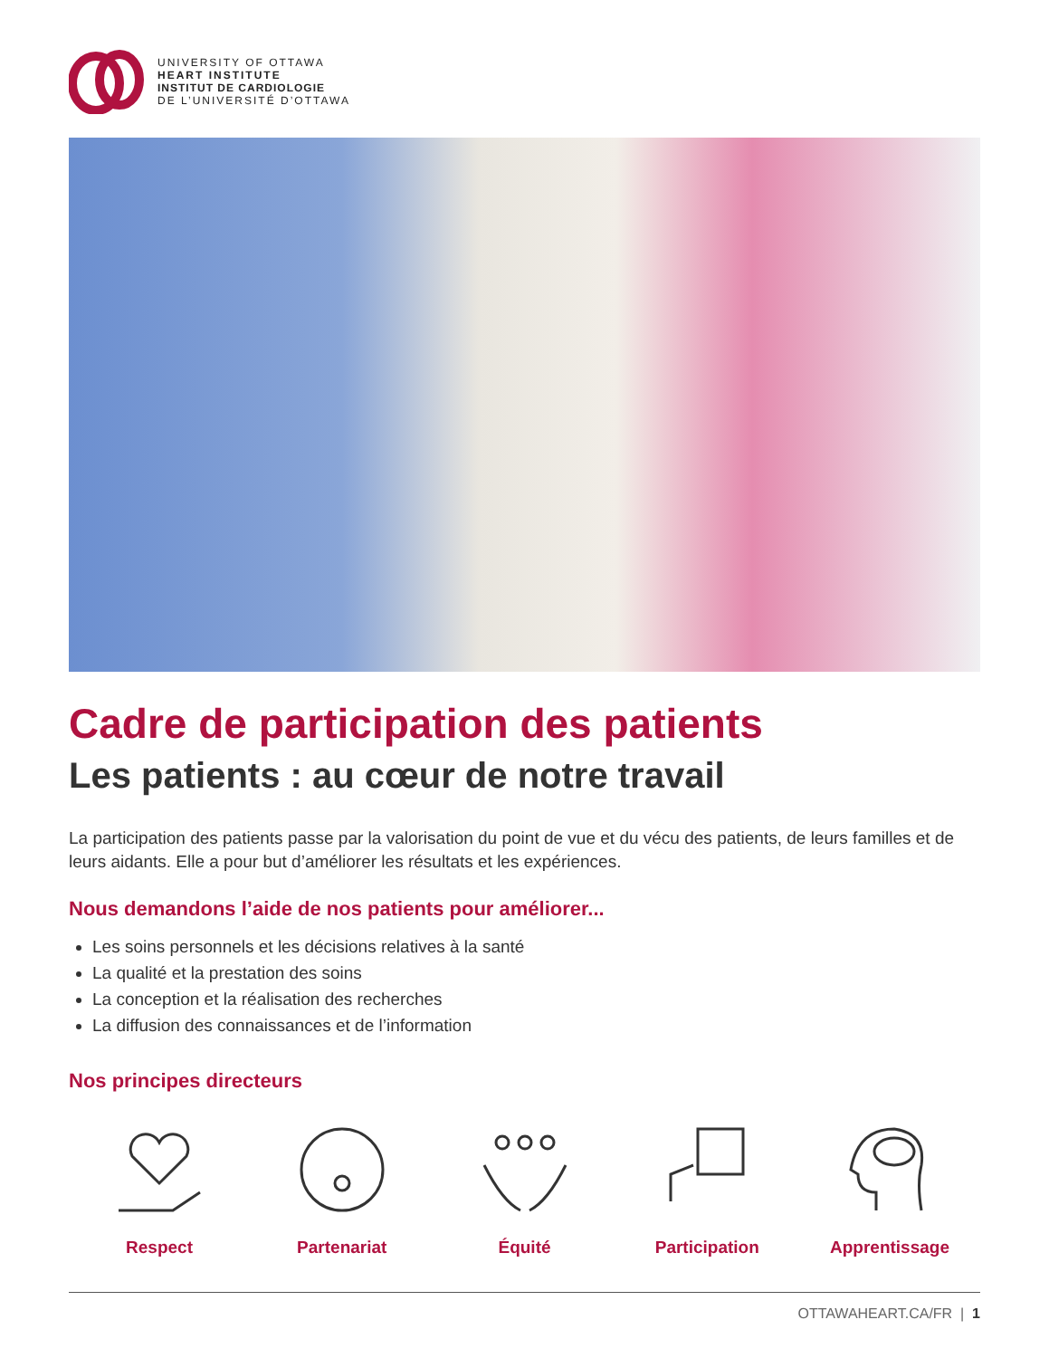UNIVERSITY OF OTTAWA
HEART INSTITUTE
INSTITUT DE CARDIOLOGIE
DE L’UNIVERSITÉ D’OTTAWA
Cadre de participation des patients
Les patients : au cœur de notre travail
La participation des patients passe par la valorisation du point de vue et du vécu des patients, de leurs familles et de leurs aidants. Elle a pour but d’améliorer les résultats et les expériences.
Nous demandons l’aide de nos patients pour améliorer...
Les soins personnels et les décisions relatives à la santé
La qualité et la prestation des soins
La conception et la réalisation des recherches
La diffusion des connaissances et de l’information
Nos principes directeurs
Respect Partenariat Équité Participation Apprentissage
OTTAWAHEART.CA/FR | 1